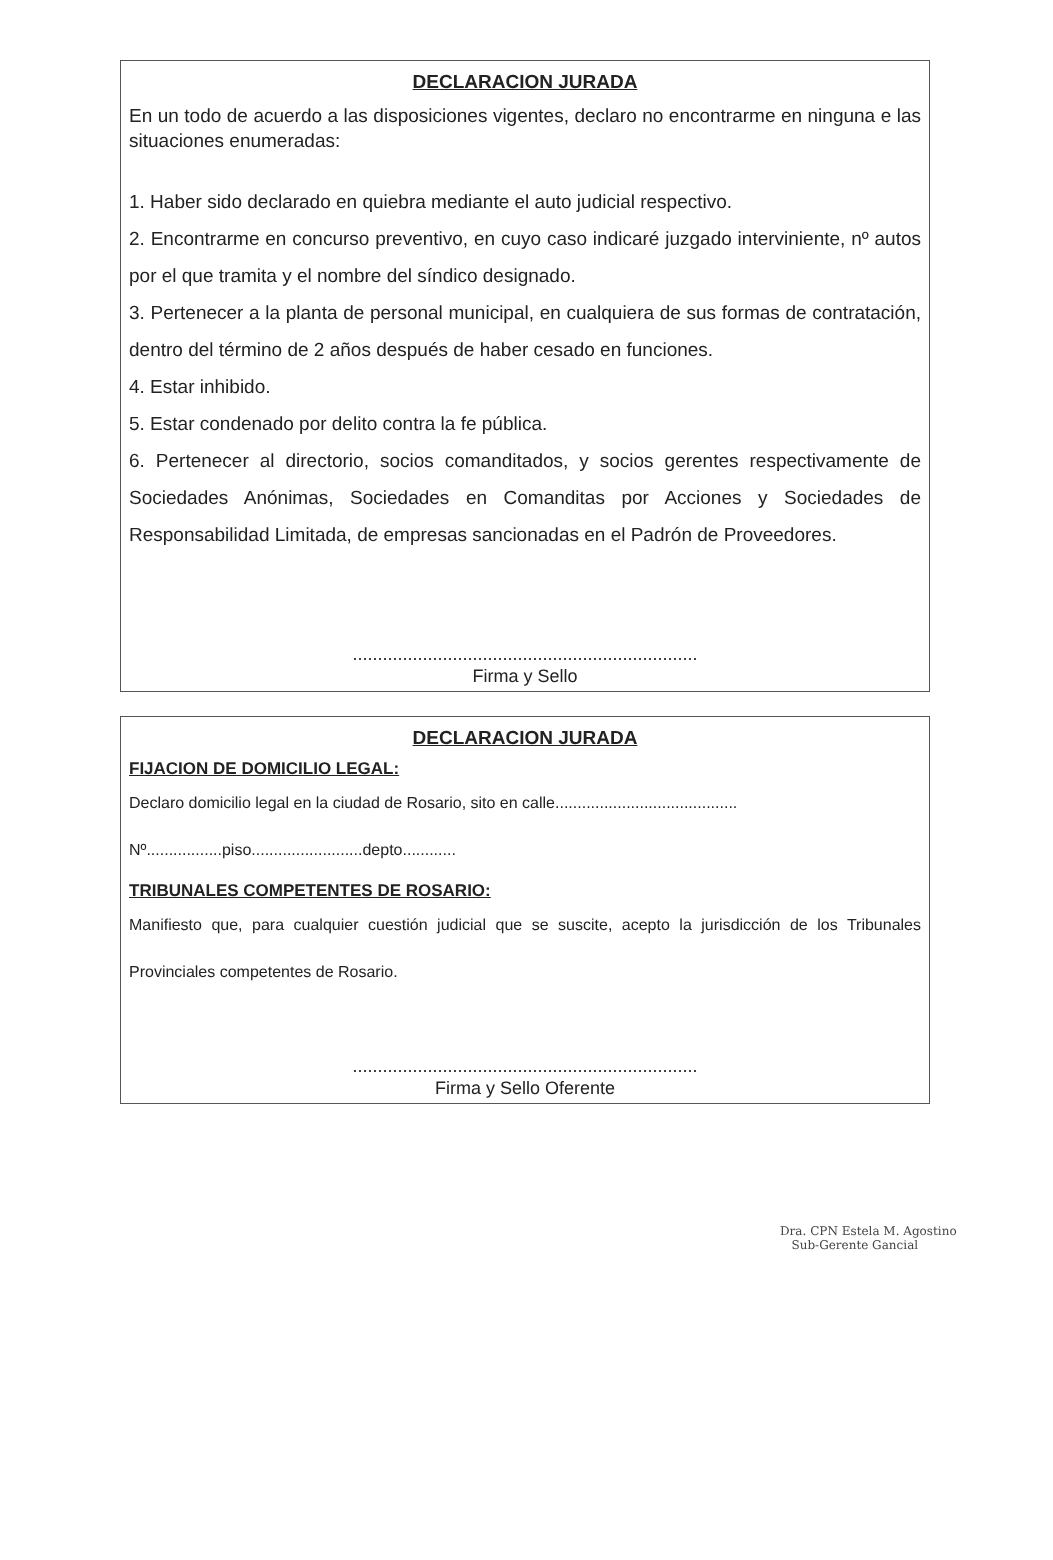DECLARACION JURADA
En un todo de acuerdo a las disposiciones vigentes, declaro no encontrarme en ninguna e las situaciones enumeradas:
1. Haber sido declarado en quiebra mediante el auto judicial respectivo.
2. Encontrarme en concurso preventivo, en cuyo caso indicaré juzgado interviniente, nº autos por el que tramita y el nombre del síndico designado.
3. Pertenecer a la planta de personal municipal, en cualquiera de sus formas de contratación, dentro del término de 2 años después de haber cesado en funciones.
4. Estar inhibido.
5. Estar condenado por delito contra la fe pública.
6. Pertenecer al directorio, socios comanditados, y socios gerentes respectivamente de Sociedades Anónimas, Sociedades en Comanditas por Acciones y Sociedades de Responsabilidad Limitada, de empresas sancionadas en el Padrón de Proveedores.
.....................................................................
Firma y Sello
DECLARACION JURADA
FIJACION DE DOMICILIO LEGAL:
Declaro domicilio legal en la ciudad de Rosario, sito en calle.........................................
Nº.................piso.........................depto............
TRIBUNALES COMPETENTES DE ROSARIO:
Manifiesto que, para cualquier cuestión judicial que se suscite, acepto la jurisdicción de los Tribunales Provinciales competentes de Rosario.
.....................................................................
Firma y Sello Oferente
Dra. CPN Estela M. Agostino
Sub-Gerente Gancial